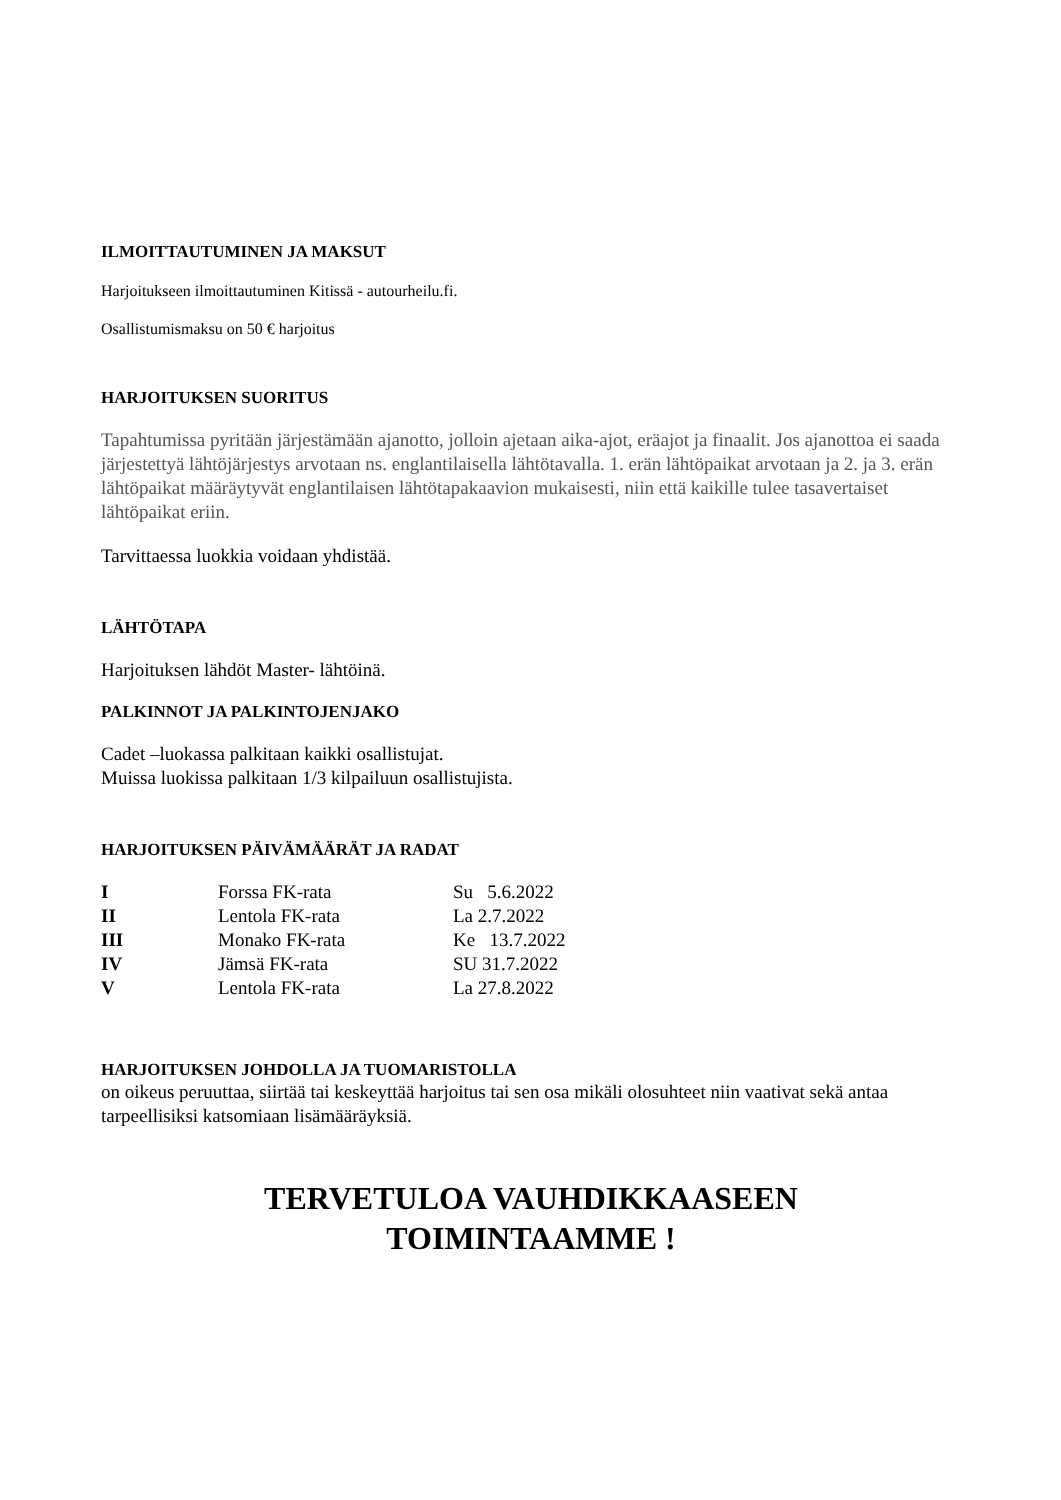ILMOITTAUTUMINEN JA MAKSUT
Harjoitukseen ilmoittautuminen Kitissä - autourheilu.fi.
Osallistumismaksu on 50 € harjoitus
HARJOITUKSEN SUORITUS
Tapahtumissa pyritään järjestämään ajanotto, jolloin ajetaan aika-ajot, eräajot ja finaalit. Jos ajanottoa ei saada järjestettyä lähtöjärjestys arvotaan ns. englantilaisella lähtötavalla. 1. erän lähtöpaikat arvotaan ja 2. ja 3. erän lähtöpaikat määräytyvät englantilaisen lähtötapakaavion mukaisesti, niin että kaikille tulee tasavertaiset lähtöpaikat eriin.
Tarvittaessa luokkia voidaan yhdistää.
LÄHTÖTAPA
Harjoituksen lähdöt Master- lähtöinä.
PALKINNOT JA PALKINTOJENJAKO
Cadet –luokassa palkitaan kaikki osallistujat.
Muissa luokissa palkitaan 1/3 kilpailuun osallistujista.
HARJOITUKSEN PÄIVÄMÄÄRÄT JA RADAT
| I | Forssa FK-rata | Su 5.6.2022 |
| II | Lentola FK-rata | La 2.7.2022 |
| III | Monako FK-rata | Ke 13.7.2022 |
| IV | Jämsä FK-rata | SU 31.7.2022 |
| V | Lentola FK-rata | La 27.8.2022 |
HARJOITUKSEN JOHDOLLA JA TUOMARISTOLLA
on oikeus peruuttaa, siirtää tai keskeyttää harjoitus tai sen osa mikäli olosuhteet niin vaativat sekä antaa tarpeellisiksi katsomiaan lisämääräyksiä.
TERVETULOA VAUHDIKKAASEEN
TOIMINTAAMME !